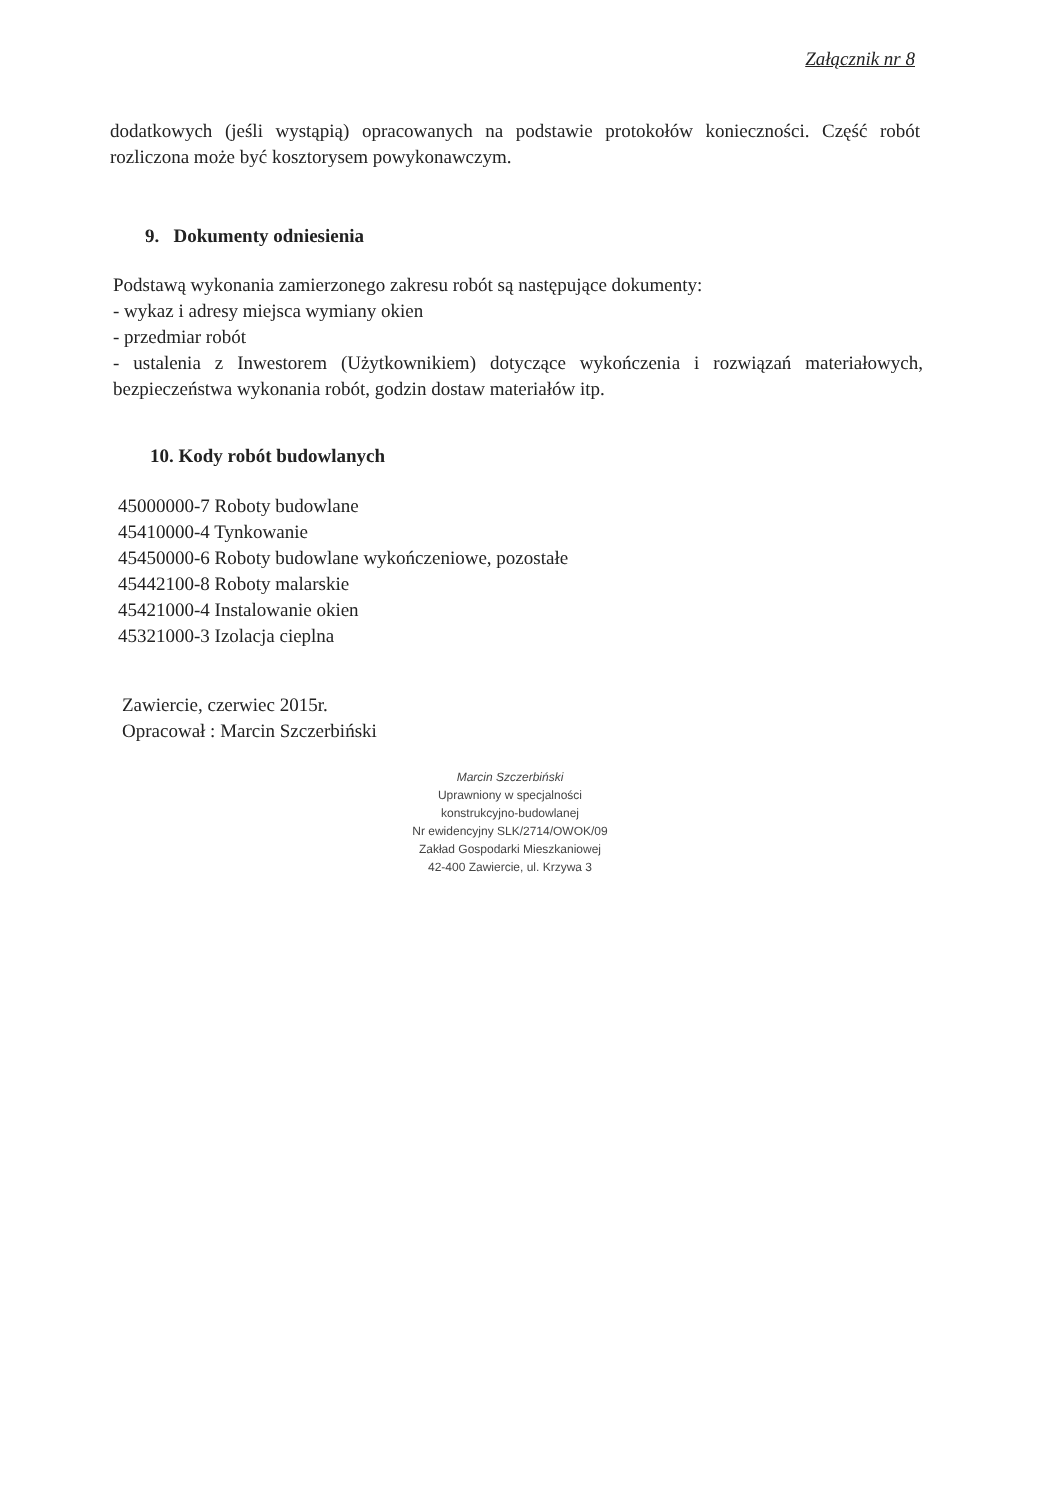Załącznik nr 8
dodatkowych (jeśli wystąpią) opracowanych na podstawie protokołów konieczności. Część robót rozliczona może być kosztorysem powykonawczym.
9. Dokumenty odniesienia
Podstawą wykonania zamierzonego zakresu robót są następujące dokumenty:
- wykaz i adresy miejsca wymiany okien
- przedmiar robót
- ustalenia z Inwestorem (Użytkownikiem) dotyczące wykończenia i rozwiązań materiałowych, bezpieczeństwa wykonania robót, godzin dostaw materiałów itp.
10. Kody robót budowlanych
45000000-7 Roboty budowlane
45410000-4 Tynkowanie
45450000-6 Roboty budowlane wykończeniowe, pozostałe
45442100-8 Roboty malarskie
45421000-4 Instalowanie okien
45321000-3 Izolacja cieplna
Zawiercie, czerwiec 2015r.
Opracował : Marcin Szczerbiński
Marcin Szczerbiński
Uprawniony w specjalności
konstrukcyjno-budowlanej
Nr ewidencyjny SLK/2714/OWOK/09
Zakład Gospodarki Mieszkaniowej
42-400 Zawiercie, ul. Krzywa 3